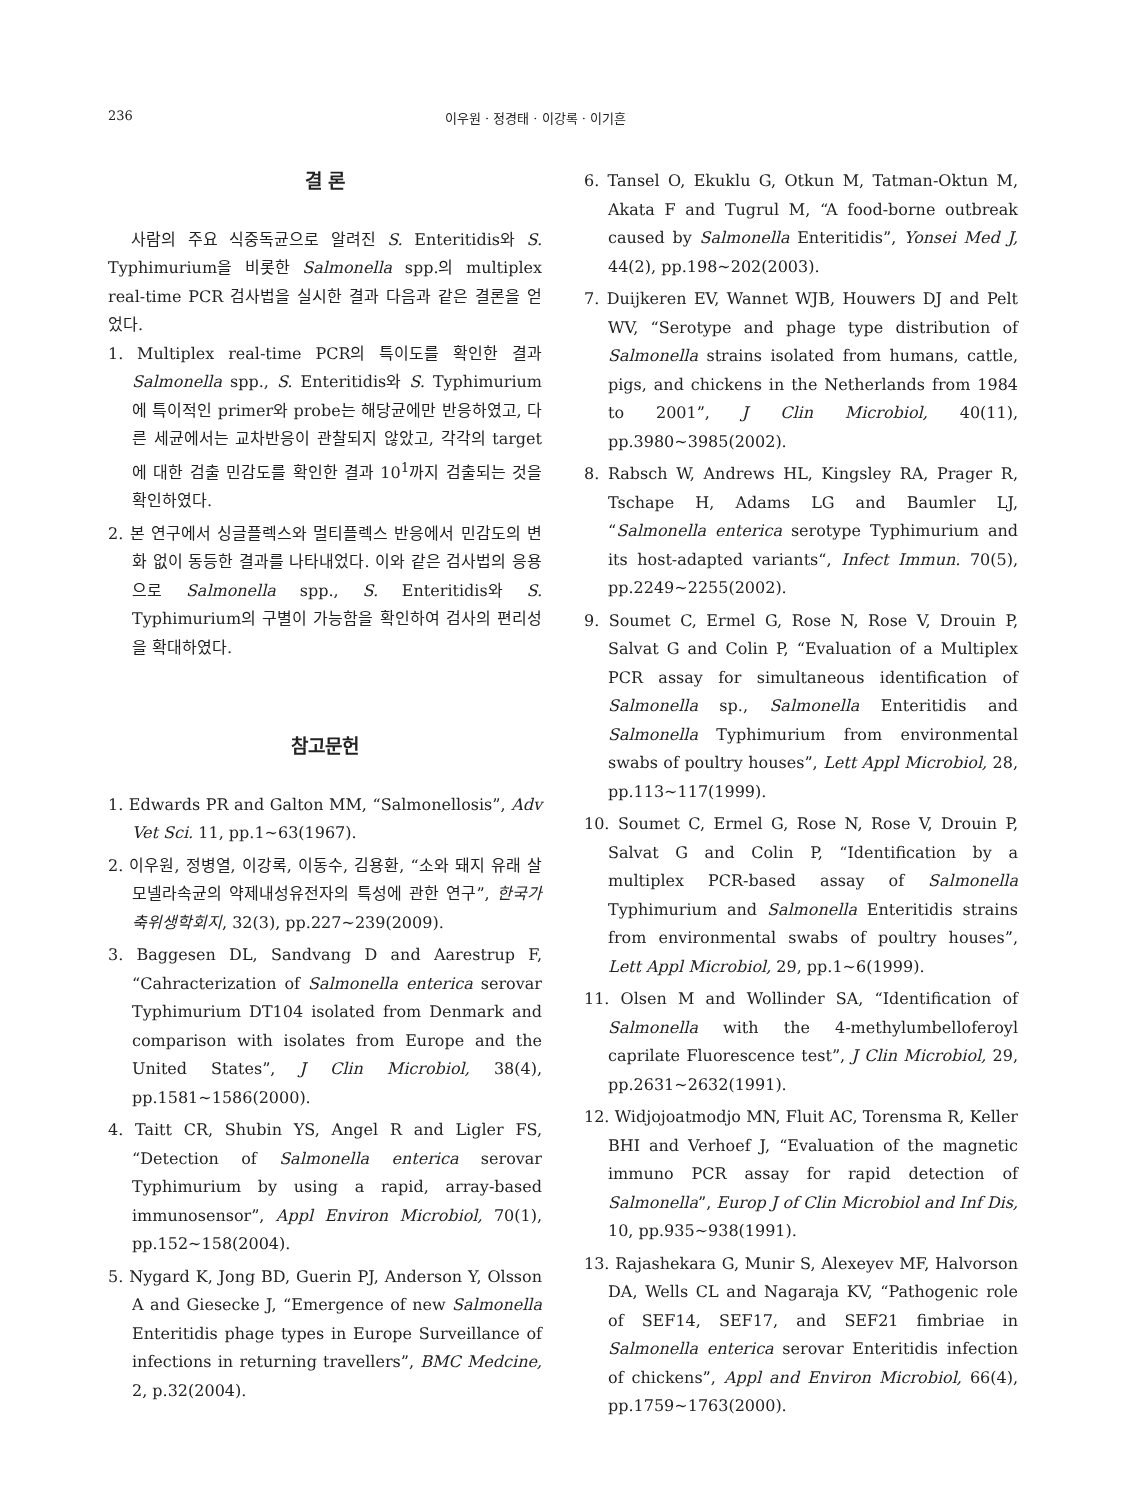236 이우원 · 정경태 · 이강록 · 이기흔
결 론
사람의 주요 식중독균으로 알려진 S. Enteritidis와 S. Typhimurium을 비롯한 Salmonella spp.의 multiplex real-time PCR 검사법을 실시한 결과 다음과 같은 결론을 얻었다.
1. Multiplex real-time PCR의 특이도를 확인한 결과 Salmonella spp., S. Enteritidis와 S. Typhimurium에 특이적인 primer와 probe는 해당균에만 반응하였고, 다른 세균에서는 교차반응이 관찰되지 않았고, 각각의 target에 대한 검출 민감도를 확인한 결과 10<sup>1</sup>까지 검출되는 것을 확인하였다.
2. 본 연구에서 싱글플렉스와 멀티플렉스 반응에서 민감도의 변화 없이 동등한 결과를 나타내었다. 이와 같은 검사법의 응용으로 Salmonella spp., S. Enteritidis와 S. Typhimurium의 구별이 가능함을 확인하여 검사의 편리성을 확대하였다.
참고문헌
1. Edwards PR and Galton MM, “Salmonellosis”, Adv Vet Sci. 11, pp.1~63(1967).
2. 이우원, 정병열, 이강록, 이동수, 김용환, “소와 돼지 유래 살모넬라속균의 약제내성유전자의 특성에 관한 연구”, 한국가축위생학회지, 32(3), pp.227~239(2009).
3. Baggesen DL, Sandvang D and Aarestrup F, “Cahracterization of Salmonella enterica serovar Typhimurium DT104 isolated from Denmark and comparison with isolates from Europe and the United States”, J Clin Microbiol, 38(4), pp.1581~1586(2000).
4. Taitt CR, Shubin YS, Angel R and Ligler FS, “Detection of Salmonella enterica serovar Typhimurium by using a rapid, array-based immunosensor”, Appl Environ Microbiol, 70(1), pp.152~158(2004).
5. Nygard K, Jong BD, Guerin PJ, Anderson Y, Olsson A and Giesecke J, “Emergence of new Salmonella Enteritidis phage types in Europe Surveillance of infections in returning travellers”, BMC Medcine, 2, p.32(2004).
6. Tansel O, Ekuklu G, Otkun M, Tatman-Oktun M, Akata F and Tugrul M, “A food-borne outbreak caused by Salmonella Enteritidis”, Yonsei Med J, 44(2), pp.198~202(2003).
7. Duijkeren EV, Wannet WJB, Houwers DJ and Pelt WV, “Serotype and phage type distribution of Salmonella strains isolated from humans, cattle, pigs, and chickens in the Netherlands from 1984 to 2001”, J Clin Microbiol, 40(11), pp.3980~3985(2002).
8. Rabsch W, Andrews HL, Kingsley RA, Prager R, Tschape H, Adams LG and Baumler LJ, “Salmonella enterica serotype Typhimurium and its host-adapted variants“, Infect Immun. 70(5), pp.2249~2255(2002).
9. Soumet C, Ermel G, Rose N, Rose V, Drouin P, Salvat G and Colin P, “Evaluation of a Multiplex PCR assay for simultaneous identification of Salmonella sp., Salmonella Enteritidis and Salmonella Typhimurium from environmental swabs of poultry houses”, Lett Appl Microbiol, 28, pp.113~117(1999).
10. Soumet C, Ermel G, Rose N, Rose V, Drouin P, Salvat G and Colin P, “Identification by a multiplex PCR-based assay of Salmonella Typhimurium and Salmonella Enteritidis strains from environmental swabs of poultry houses”, Lett Appl Microbiol, 29, pp.1~6(1999).
11. Olsen M and Wollinder SA, “Identification of Salmonella with the 4-methylumbelloferoyl caprilate Fluorescence test”, J Clin Microbiol, 29, pp.2631~2632(1991).
12. Widjojoatmodjo MN, Fluit AC, Torensma R, Keller BHI and Verhoef J, “Evaluation of the magnetic immuno PCR assay for rapid detection of Salmonella”, Europ J of Clin Microbiol and Inf Dis, 10, pp.935~938(1991).
13. Rajashekara G, Munir S, Alexeyev MF, Halvorson DA, Wells CL and Nagaraja KV, “Pathogenic role of SEF14, SEF17, and SEF21 fimbriae in Salmonella enterica serovar Enteritidis infection of chickens”, Appl and Environ Microbiol, 66(4), pp.1759~1763(2000).